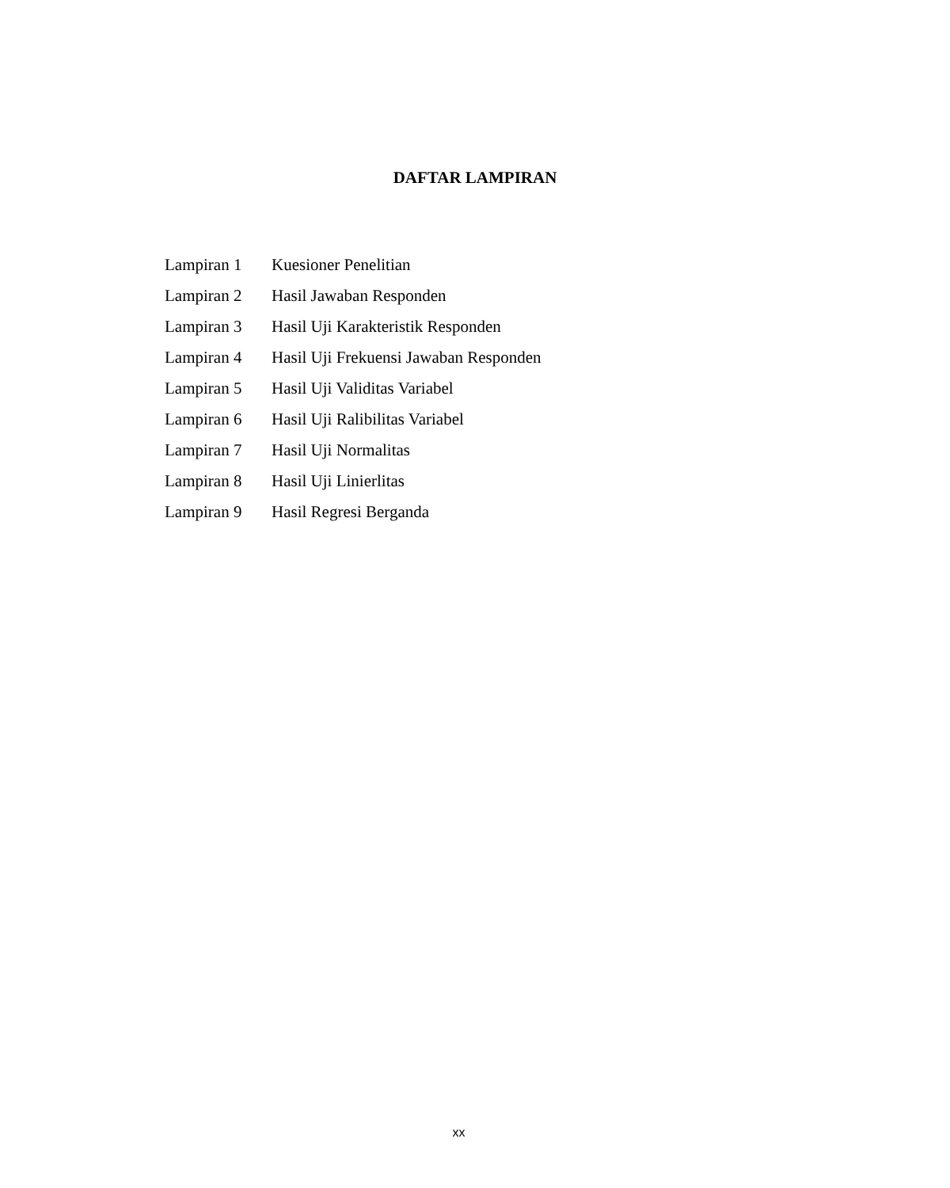DAFTAR LAMPIRAN
| Lampiran 1 | Kuesioner Penelitian |
| Lampiran 2 | Hasil Jawaban Responden |
| Lampiran 3 | Hasil Uji Karakteristik Responden |
| Lampiran 4 | Hasil Uji Frekuensi Jawaban Responden |
| Lampiran 5 | Hasil Uji Validitas Variabel |
| Lampiran 6 | Hasil Uji Ralibilitas Variabel |
| Lampiran 7 | Hasil Uji Normalitas |
| Lampiran 8 | Hasil Uji Linierlitas |
| Lampiran 9 | Hasil Regresi Berganda |
xx